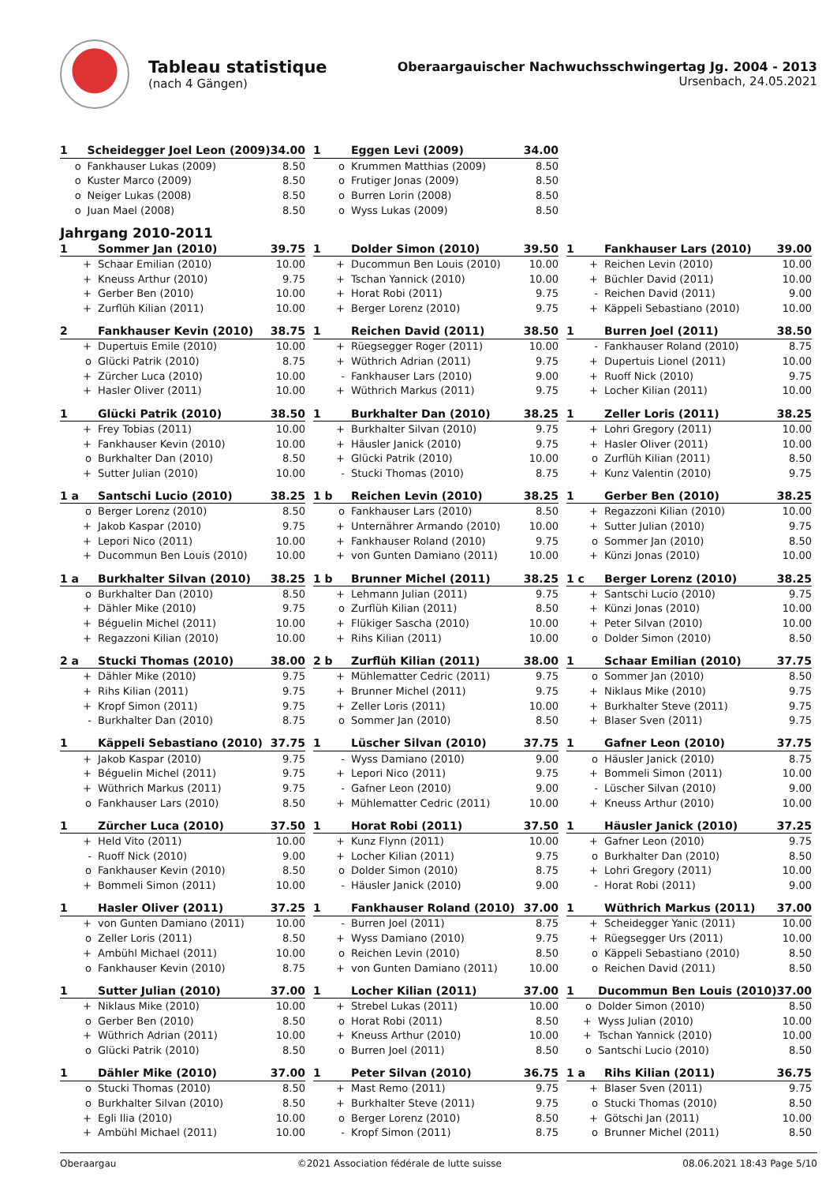Tableau statistique
(nach 4 Gängen)
Oberaargauischer Nachwuchsschwingertag Jg. 2004 - 2013
Ursenbach, 24.05.2021
| 1 | Scheidegger Joel Leon (2009) | 34.00 |
| o | Fankhauser Lukas (2009) | 8.50 |
| o | Kuster Marco (2009) | 8.50 |
| o | Neiger Lukas (2008) | 8.50 |
| o | Juan Mael (2008) | 8.50 |
| 1 | Eggen Levi (2009) | 34.00 |
| o | Krummen Matthias (2009) | 8.50 |
| o | Frutiger Jonas (2009) | 8.50 |
| o | Burren Lorin (2008) | 8.50 |
| o | Wyss Lukas (2009) | 8.50 |
Jahrgang 2010-2011
| 1 | Sommer Jan (2010) | 39.75 |
| + | Schaar Emilian (2010) | 10.00 |
| + | Kneuss Arthur (2010) | 9.75 |
| + | Gerber Ben (2010) | 10.00 |
| + | Zurflüh Kilian (2011) | 10.00 |
| 1 | Dolder Simon (2010) | 39.50 |
| + | Ducommun Ben Louis (2010) | 10.00 |
| + | Tschan Yannick (2010) | 10.00 |
| + | Horat Robi (2011) | 9.75 |
| + | Berger Lorenz (2010) | 9.75 |
| 1 | Fankhauser Lars (2010) | 39.00 |
| + | Reichen Levin (2010) | 10.00 |
| + | Büchler David (2011) | 10.00 |
| - | Reichen David (2011) | 9.00 |
| + | Käppeli Sebastiano (2010) | 10.00 |
| 2 | Fankhauser Kevin (2010) | 38.75 |
| + | Dupertuis Emile (2010) | 10.00 |
| o | Glücki Patrik (2010) | 8.75 |
| + | Zürcher Luca (2010) | 10.00 |
| + | Hasler Oliver (2011) | 10.00 |
| 1 | Reichen David (2011) | 38.50 |
| + | Rüegsegger Roger (2011) | 10.00 |
| + | Wüthrich Adrian (2011) | 9.75 |
| - | Fankhauser Lars (2010) | 9.00 |
| + | Wüthrich Markus (2011) | 9.75 |
| 1 | Burren Joel (2011) | 38.50 |
| - | Fankhauser Roland (2010) | 8.75 |
| + | Dupertuis Lionel (2011) | 10.00 |
| + | Ruoff Nick (2010) | 9.75 |
| + | Locher Kilian (2011) | 10.00 |
| 1 | Glücki Patrik (2010) | 38.50 |
| + | Frey Tobias (2011) | 10.00 |
| + | Fankhauser Kevin (2010) | 10.00 |
| o | Burkhalter Dan (2010) | 8.50 |
| + | Sutter Julian (2010) | 10.00 |
| 1 | Burkhalter Dan (2010) | 38.25 |
| + | Burkhalter Silvan (2010) | 9.75 |
| + | Häusler Janick (2010) | 9.75 |
| + | Glücki Patrik (2010) | 10.00 |
| - | Stucki Thomas (2010) | 8.75 |
| 1 | Zeller Loris (2011) | 38.25 |
| + | Lohri Gregory (2011) | 10.00 |
| + | Hasler Oliver (2011) | 10.00 |
| o | Zurflüh Kilian (2011) | 8.50 |
| + | Kunz Valentin (2010) | 9.75 |
| 1 a | Santschi Lucio (2010) | 38.25 |
| o | Berger Lorenz (2010) | 8.50 |
| + | Jakob Kaspar (2010) | 9.75 |
| + | Lepori Nico (2011) | 10.00 |
| + | Ducommun Ben Louis (2010) | 10.00 |
| 1 b | Reichen Levin (2010) | 38.25 |
| o | Fankhauser Lars (2010) | 8.50 |
| + | Unternährer Armando (2010) | 10.00 |
| + | Fankhauser Roland (2010) | 9.75 |
| + | von Gunten Damiano (2011) | 10.00 |
| 1 | Gerber Ben (2010) | 38.25 |
| + | Regazzoni Kilian (2010) | 10.00 |
| + | Sutter Julian (2010) | 9.75 |
| o | Sommer Jan (2010) | 8.50 |
| + | Künzi Jonas (2010) | 10.00 |
| 1 a | Burkhalter Silvan (2010) | 38.25 |
| o | Burkhalter Dan (2010) | 8.50 |
| + | Dähler Mike (2010) | 9.75 |
| + | Béguelin Michel (2011) | 10.00 |
| + | Regazzoni Kilian (2010) | 10.00 |
| 1 b | Brunner Michel (2011) | 38.25 |
| + | Lehmann Julian (2011) | 9.75 |
| o | Zurflüh Kilian (2011) | 8.50 |
| + | Flükiger Sascha (2010) | 10.00 |
| + | Rihs Kilian (2011) | 10.00 |
| 1 c | Berger Lorenz (2010) | 38.25 |
| + | Santschi Lucio (2010) | 9.75 |
| + | Künzi Jonas (2010) | 10.00 |
| + | Peter Silvan (2010) | 10.00 |
| o | Dolder Simon (2010) | 8.50 |
| 2 a | Stucki Thomas (2010) | 38.00 |
| + | Dähler Mike (2010) | 9.75 |
| + | Rihs Kilian (2011) | 9.75 |
| + | Kropf Simon (2011) | 9.75 |
| - | Burkhalter Dan (2010) | 8.75 |
| 2 b | Zurflüh Kilian (2011) | 38.00 |
| + | Mühlematter Cedric (2011) | 9.75 |
| + | Brunner Michel (2011) | 9.75 |
| + | Zeller Loris (2011) | 10.00 |
| o | Sommer Jan (2010) | 8.50 |
| 1 | Schaar Emilian (2010) | 37.75 |
| o | Sommer Jan (2010) | 8.50 |
| + | Niklaus Mike (2010) | 9.75 |
| + | Burkhalter Steve (2011) | 9.75 |
| + | Blaser Sven (2011) | 9.75 |
| 1 | Käppeli Sebastiano (2010) | 37.75 |
| + | Jakob Kaspar (2010) | 9.75 |
| + | Béguelin Michel (2011) | 9.75 |
| + | Wüthrich Markus (2011) | 9.75 |
| o | Fankhauser Lars (2010) | 8.50 |
| 1 | Lüscher Silvan (2010) | 37.75 |
| - | Wyss Damiano (2010) | 9.00 |
| + | Lepori Nico (2011) | 9.75 |
| - | Gafner Leon (2010) | 9.00 |
| + | Mühlematter Cedric (2011) | 10.00 |
| 1 | Gafner Leon (2010) | 37.75 |
| o | Häusler Janick (2010) | 8.75 |
| + | Bommeli Simon (2011) | 10.00 |
| - | Lüscher Silvan (2010) | 9.00 |
| + | Kneuss Arthur (2010) | 10.00 |
| 1 | Zürcher Luca (2010) | 37.50 |
| + | Held Vito (2011) | 10.00 |
| - | Ruoff Nick (2010) | 9.00 |
| o | Fankhauser Kevin (2010) | 8.50 |
| + | Bommeli Simon (2011) | 10.00 |
| 1 | Horat Robi (2011) | 37.50 |
| + | Kunz Flynn (2011) | 10.00 |
| + | Locher Kilian (2011) | 9.75 |
| o | Dolder Simon (2010) | 8.75 |
| - | Häusler Janick (2010) | 9.00 |
| 1 | Häusler Janick (2010) | 37.25 |
| + | Gafner Leon (2010) | 9.75 |
| o | Burkhalter Dan (2010) | 8.50 |
| + | Lohri Gregory (2011) | 10.00 |
| - | Horat Robi (2011) | 9.00 |
| 1 | Hasler Oliver (2011) | 37.25 |
| + | von Gunten Damiano (2011) | 10.00 |
| o | Zeller Loris (2011) | 8.50 |
| + | Ambühl Michael (2011) | 10.00 |
| o | Fankhauser Kevin (2010) | 8.75 |
| 1 | Fankhauser Roland (2010) | 37.00 |
| - | Burren Joel (2011) | 8.75 |
| + | Wyss Damiano (2010) | 9.75 |
| o | Reichen Levin (2010) | 8.50 |
| + | von Gunten Damiano (2011) | 10.00 |
| 1 | Wüthrich Markus (2011) | 37.00 |
| + | Scheidegger Yanic (2011) | 10.00 |
| + | Rüegsegger Urs (2011) | 10.00 |
| o | Käppeli Sebastiano (2010) | 8.50 |
| o | Reichen David (2011) | 8.50 |
| 1 | Sutter Julian (2010) | 37.00 |
| + | Niklaus Mike (2010) | 10.00 |
| o | Gerber Ben (2010) | 8.50 |
| + | Wüthrich Adrian (2011) | 10.00 |
| o | Glücki Patrik (2010) | 8.50 |
| 1 | Locher Kilian (2011) | 37.00 |
| + | Strebel Lukas (2011) | 10.00 |
| o | Horat Robi (2011) | 8.50 |
| + | Kneuss Arthur (2010) | 10.00 |
| o | Burren Joel (2011) | 8.50 |
| 1 | Ducommun Ben Louis (2010) | 37.00 |
| o | Dolder Simon (2010) | 8.50 |
| + | Wyss Julian (2010) | 10.00 |
| + | Tschan Yannick (2010) | 10.00 |
| o | Santschi Lucio (2010) | 8.50 |
| 1 | Dähler Mike (2010) | 37.00 |
| o | Stucki Thomas (2010) | 8.50 |
| o | Burkhalter Silvan (2010) | 8.50 |
| + | Egli Ilia (2010) | 10.00 |
| + | Ambühl Michael (2011) | 10.00 |
| 1 | Peter Silvan (2010) | 36.75 |
| + | Mast Remo (2011) | 9.75 |
| + | Burkhalter Steve (2011) | 9.75 |
| o | Berger Lorenz (2010) | 8.50 |
| - | Kropf Simon (2011) | 8.75 |
| 1 a | Rihs Kilian (2011) | 36.75 |
| + | Blaser Sven (2011) | 9.75 |
| o | Stucki Thomas (2010) | 8.50 |
| + | Götschi Jan (2011) | 10.00 |
| o | Brunner Michel (2011) | 8.50 |
Oberaargau ©2021 Association fédérale de lutte suisse 08.06.2021 18:43 Page 5/10